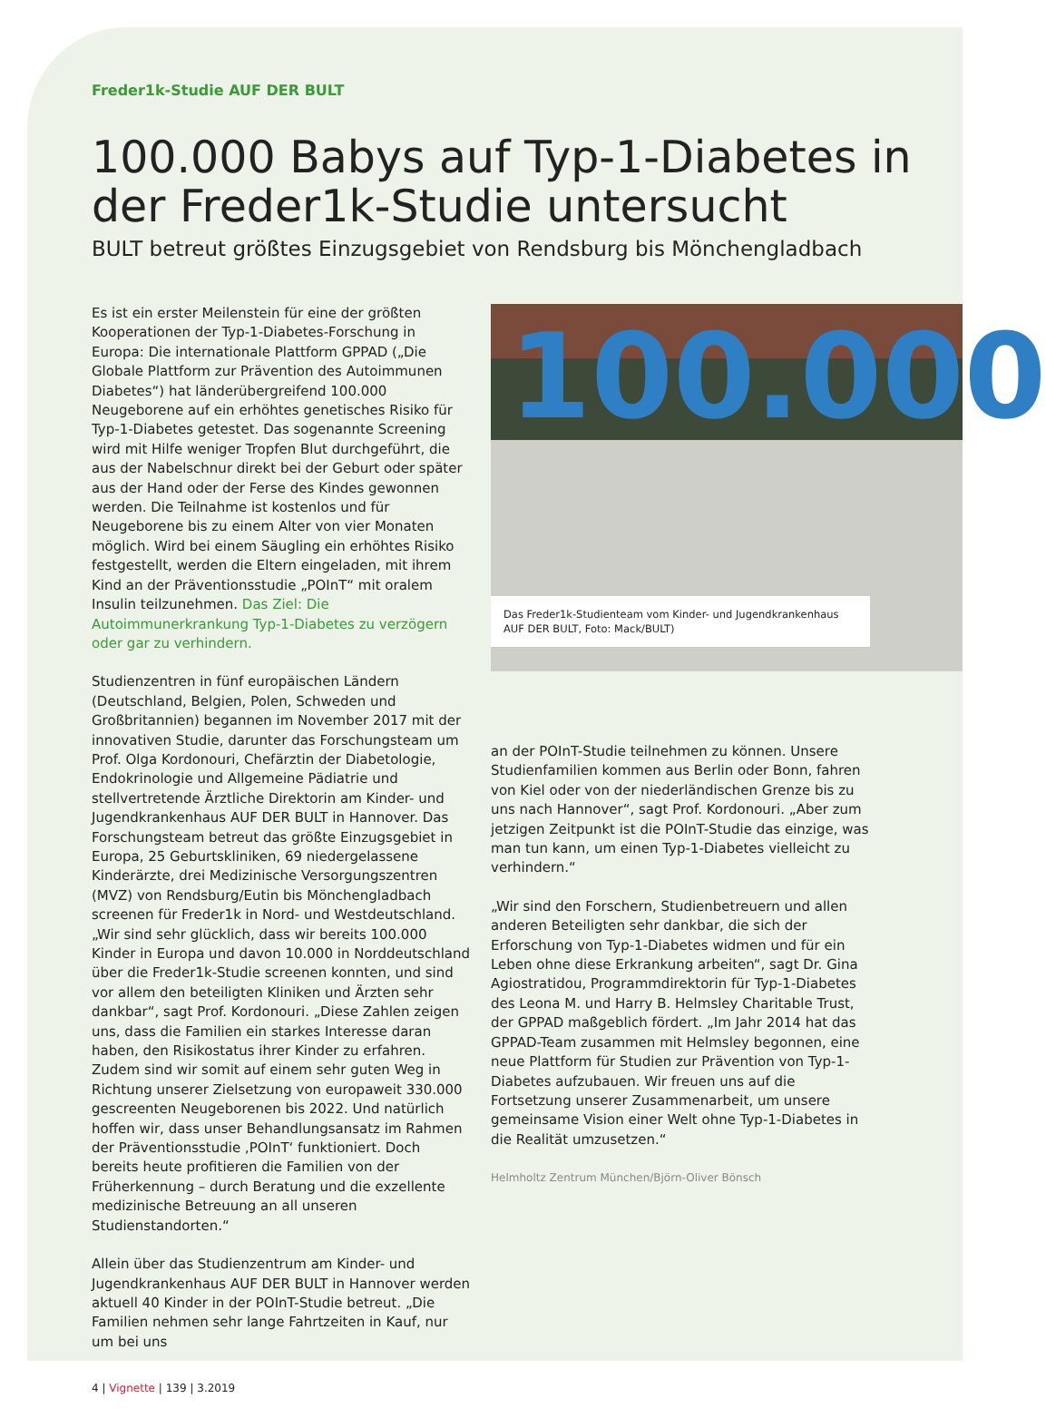Freder1k-Studie AUF DER BULT
100.000 Babys auf Typ-1-Diabetes in der Freder1k-Studie untersucht
BULT betreut größtes Einzugsgebiet von Rendsburg bis Mönchengladbach
Es ist ein erster Meilenstein für eine der größten Kooperationen der Typ-1-Diabetes-Forschung in Europa: Die internationale Plattform GPPAD („Die Globale Plattform zur Prävention des Autoimmunen Diabetes“) hat länderübergreifend 100.000 Neugeborene auf ein erhöhtes genetisches Risiko für Typ-1-Diabetes getestet. Das sogenannte Screening wird mit Hilfe weniger Tropfen Blut durchgeführt, die aus der Nabelschnur direkt bei der Geburt oder später aus der Hand oder der Ferse des Kindes gewonnen werden. Die Teilnahme ist kostenlos und für Neugeborene bis zu einem Alter von vier Monaten möglich. Wird bei einem Säugling ein erhöhtes Risiko festgestellt, werden die Eltern eingeladen, mit ihrem Kind an der Präventionsstudie „POInT“ mit oralem Insulin teilzunehmen. Das Ziel: Die Autoimmunerkrankung Typ-1-Diabetes zu verzögern oder gar zu verhindern.
Studienzentren in fünf europäischen Ländern (Deutschland, Belgien, Polen, Schweden und Großbritannien) begannen im November 2017 mit der innovativen Studie, darunter das Forschungsteam um Prof. Olga Kordonouri, Chefärztin der Diabetologie, Endokrinologie und Allgemeine Pädiatrie und stellvertretende Ärztliche Direktorin am Kinder- und Jugendkrankenhaus AUF DER BULT in Hannover. Das Forschungsteam betreut das größte Einzugsgebiet in Europa, 25 Geburtskliniken, 69 niedergelassene Kinderärzte, drei Medizinische Versorgungszentren (MVZ) von Rendsburg/Eutin bis Mönchengladbach screenen für Freder1k in Nord- und Westdeutschland. „Wir sind sehr glücklich, dass wir bereits 100.000 Kinder in Europa und davon 10.000 in Norddeutschland über die Freder1k-Studie screenen konnten, und sind vor allem den beteiligten Kliniken und Ärzten sehr dankbar“, sagt Prof. Kordonouri. „Diese Zahlen zeigen uns, dass die Familien ein starkes Interesse daran haben, den Risikostatus ihrer Kinder zu erfahren. Zudem sind wir somit auf einem sehr guten Weg in Richtung unserer Zielsetzung von europaweit 330.000 gescreenten Neugeborenen bis 2022. Und natürlich hoffen wir, dass unser Behandlungsansatz im Rahmen der Präventionsstudie ‚POInT‘ funktioniert. Doch bereits heute profitieren die Familien von der Früherkennung – durch Beratung und die exzellente medizinische Betreuung an all unseren Studienstandorten.“
Allein über das Studienzentrum am Kinder- und Jugendkrankenhaus AUF DER BULT in Hannover werden aktuell 40 Kinder in der POInT-Studie betreut. „Die Familien nehmen sehr lange Fahrtzeiten in Kauf, nur um bei uns
4 | Vignette | 139 | 3.2019
100.000
Das Freder1k-Studienteam vom Kinder- und Jugendkrankenhaus AUF DER BULT, Foto: Mack/BULT)
an der POInT-Studie teilnehmen zu können. Unsere Studienfamilien kommen aus Berlin oder Bonn, fahren von Kiel oder von der niederländischen Grenze bis zu uns nach Hannover“, sagt Prof. Kordonouri. „Aber zum jetzigen Zeitpunkt ist die POInT-Studie das einzige, was man tun kann, um einen Typ-1-Diabetes vielleicht zu verhindern.“
„Wir sind den Forschern, Studienbetreuern und allen anderen Beteiligten sehr dankbar, die sich der Erforschung von Typ-1-Diabetes widmen und für ein Leben ohne diese Erkrankung arbeiten“, sagt Dr. Gina Agiostratidou, Programmdirektorin für Typ-1-Diabetes des Leona M. und Harry B. Helmsley Charitable Trust, der GPPAD maßgeblich fördert. „Im Jahr 2014 hat das GPPAD-Team zusammen mit Helmsley begonnen, eine neue Plattform für Studien zur Prävention von Typ-1-Diabetes aufzubauen. Wir freuen uns auf die Fortsetzung unserer Zusammenarbeit, um unsere gemeinsame Vision einer Welt ohne Typ-1-Diabetes in die Realität umzusetzen.“
Helmholtz Zentrum München/Björn-Oliver Bönsch